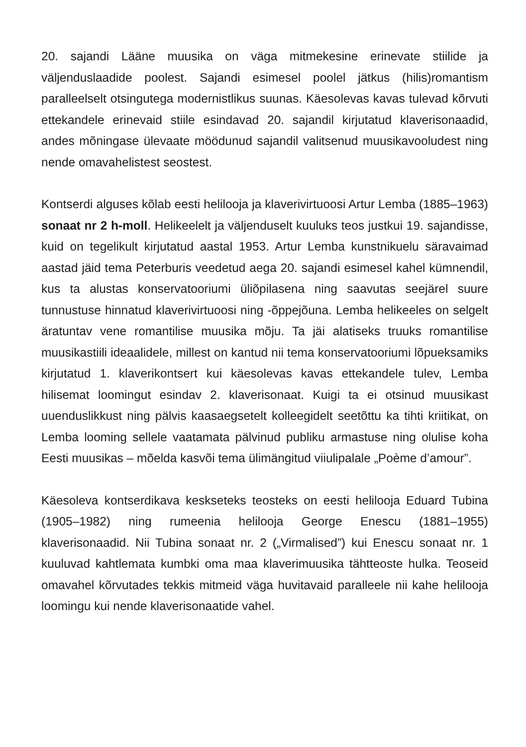20. sajandi Lääne muusika on väga mitmekesine erinevate stiilide ja väljenduslaadide poolest. Sajandi esimesel poolel jätkus (hilis)romantism paralleelselt otsingutega modernistlikus suunas. Käesolevas kavas tulevad kõrvuti ettekandele erinevaid stiile esindavad 20. sajandil kirjutatud klaverisonaadid, andes mõningase ülevaate möödunud sajandil valitsenud muusikavooludest ning nende omavahelistest seostest.
Kontserdi alguses kõlab eesti helilooja ja klaverivirtuoosi Artur Lemba (1885–1963) sonaat nr 2 h-moll. Helikeelelt ja väljenduselt kuuluks teos justkui 19. sajandisse, kuid on tegelikult kirjutatud aastal 1953. Artur Lemba kunstnikuelu säravaimad aastad jäid tema Peterburis veedetud aega 20. sajandi esimesel kahel kümnendil, kus ta alustas konservatooriumi üliõpilasena ning saavutas seejärel suure tunnustuse hinnatud klaverivirtuoosi ning -õppejõuna. Lemba helikeeles on selgelt äratuntav vene romantilise muusika mõju. Ta jäi alatiseks truuks romantilise muusikastiili ideaalidele, millest on kantud nii tema konservatooriumi lõpueksamiks kirjutatud 1. klaverikontsert kui käesolevas kavas ettekandele tulev, Lemba hilisemat loomingut esindav 2. klaverisonaat. Kuigi ta ei otsinud muusikast uuenduslikkust ning pälvis kaasaegsetelt kolleegidelt seetõttu ka tihti kriitikat, on Lemba looming sellele vaatamata pälvinud publiku armastuse ning olulise koha Eesti muusikas – mõelda kasvõi tema ülimängitud viiulipalale „Poème d’amour”.
Käesoleva kontserdikava keskseteks teosteks on eesti helilooja Eduard Tubina (1905–1982) ning rumeenia helilooja George Enescu (1881–1955) klaverisonaadid. Nii Tubina sonaat nr. 2 („Virmalised”) kui Enescu sonaat nr. 1 kuuluvad kahtlemata kumbki oma maa klaverimuusika tähtteoste hulka. Teoseid omavahel kõrvutades tekkis mitmeid väga huvitavaid paralleele nii kahe helilooja loomingu kui nende klaverisonaatide vahel.